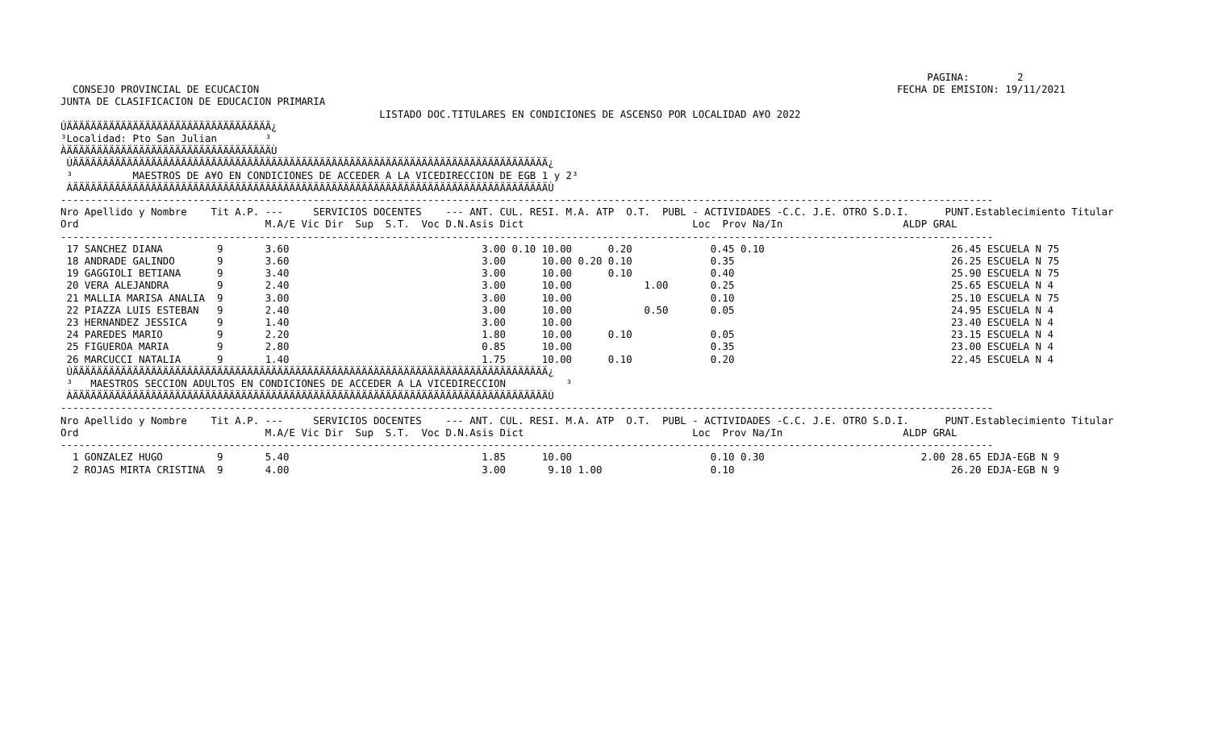PAGINA:        2
  CONSEJO PROVINCIAL DE ECUCACION                                                                                                          FECHA DE EMISION: 19/11/2021
JUNTA DE CLASIFICACION DE EDUCACION PRIMARIA
                                                     LISTADO DOC.TITULARES EN CONDICIONES DE ASCENSO POR LOCALIDAD A¥O 2022
ÚÄÄÄÄÄÄÄÄÄÄÄÄÄÄÄÄÄÄÄÄÄÄÄÄÄÄÄÄÄÄÄÄÄÄ¿
³Localidad: Pto San Julian        ³
ÀÄÄÄÄÄÄÄÄÄÄÄÄÄÄÄÄÄÄÄÄÄÄÄÄÄÄÄÄÄÄÄÄÄÄÙ
 ÚÄÄÄÄÄÄÄÄÄÄÄÄÄÄÄÄÄÄÄÄÄÄÄÄÄÄÄÄÄÄÄÄÄÄÄÄÄÄÄÄÄÄÄÄÄÄÄÄÄÄÄÄÄÄÄÄÄÄÄÄÄÄÄÄÄÄÄÄÄÄÄÄÄÄÄÄÄÄÄ¿
 ³          MAESTROS DE A¥O EN CONDICIONES DE ACCEDER A LA VICEDIRECCION DE EGB 1 y 2³
 ÀÄÄÄÄÄÄÄÄÄÄÄÄÄÄÄÄÄÄÄÄÄÄÄÄÄÄÄÄÄÄÄÄÄÄÄÄÄÄÄÄÄÄÄÄÄÄÄÄÄÄÄÄÄÄÄÄÄÄÄÄÄÄÄÄÄÄÄÄÄÄÄÄÄÄÄÄÄÄÄÙ
-----------------------------------------------------------------------------------------------------------------------------------------------------------
Nro Apellido y Nombre    Tit A.P. ---     SERVICIOS DOCENTES    --- ANT. CUL. RESI. M.A. ATP  O.T.  PUBL - ACTIVIDADES -C.C. J.E. OTRO S.D.I.      PUNT.Establecimiento Titular
Ord                               M.A/E Vic Dir  Sup  S.T.  Voc D.N.Asis Dict                            Loc  Prov Na/In                    ALDP GRAL
-----------------------------------------------------------------------------------------------------------------------------------------------------------
 17 SANCHEZ DIANA         9       3.60                                3.00 0.10 10.00      0.20             0.45 0.10                               26.45 ESCUELA N 75
 18 ANDRADE GALINDO       9       3.60                                3.00      10.00 0.20 0.10             0.35                                    26.25 ESCUELA N 75
 19 GAGGIOLI BETIANA      9       3.40                                3.00      10.00      0.10             0.40                                    25.90 ESCUELA N 75
 20 VERA ALEJANDRA        9       2.40                                3.00      10.00            1.00       0.25                                    25.65 ESCUELA N 4
 21 MALLIA MARISA ANALIA  9       3.00                                3.00      10.00                       0.10                                    25.10 ESCUELA N 75
 22 PIAZZA LUIS ESTEBAN   9       2.40                                3.00      10.00            0.50       0.05                                    24.95 ESCUELA N 4
 23 HERNANDEZ JESSICA     9       1.40                                3.00      10.00                                                               23.40 ESCUELA N 4
 24 PAREDES MARIO         9       2.20                                1.80      10.00      0.10             0.05                                    23.15 ESCUELA N 4
 25 FIGUEROA MARIA        9       2.80                                0.85      10.00                       0.35                                    23.00 ESCUELA N 4
 26 MARCUCCI NATALIA      9       1.40                                1.75      10.00      0.10             0.20                                    22.45 ESCUELA N 4
 ÚÄÄÄÄÄÄÄÄÄÄÄÄÄÄÄÄÄÄÄÄÄÄÄÄÄÄÄÄÄÄÄÄÄÄÄÄÄÄÄÄÄÄÄÄÄÄÄÄÄÄÄÄÄÄÄÄÄÄÄÄÄÄÄÄÄÄÄÄÄÄÄÄÄÄÄÄÄÄÄ¿
 ³   MAESTROS SECCION ADULTOS EN CONDICIONES DE ACCEDER A LA VICEDIRECCION          ³
 ÀÄÄÄÄÄÄÄÄÄÄÄÄÄÄÄÄÄÄÄÄÄÄÄÄÄÄÄÄÄÄÄÄÄÄÄÄÄÄÄÄÄÄÄÄÄÄÄÄÄÄÄÄÄÄÄÄÄÄÄÄÄÄÄÄÄÄÄÄÄÄÄÄÄÄÄÄÄÄÄÙ
-----------------------------------------------------------------------------------------------------------------------------------------------------------
Nro Apellido y Nombre    Tit A.P. ---     SERVICIOS DOCENTES    --- ANT. CUL. RESI. M.A. ATP  O.T.  PUBL - ACTIVIDADES -C.C. J.E. OTRO S.D.I.      PUNT.Establecimiento Titular
Ord                               M.A/E Vic Dir  Sup  S.T.  Voc D.N.Asis Dict                            Loc  Prov Na/In                    ALDP GRAL
-----------------------------------------------------------------------------------------------------------------------------------------------------------
  1 GONZALEZ HUGO         9       5.40                                1.85      10.00                       0.10 0.30                          2.00 28.65 EDJA-EGB N 9
  2 ROJAS MIRTA CRISTINA  9       4.00                                3.00       9.10 1.00                  0.10                                    26.20 EDJA-EGB N 9